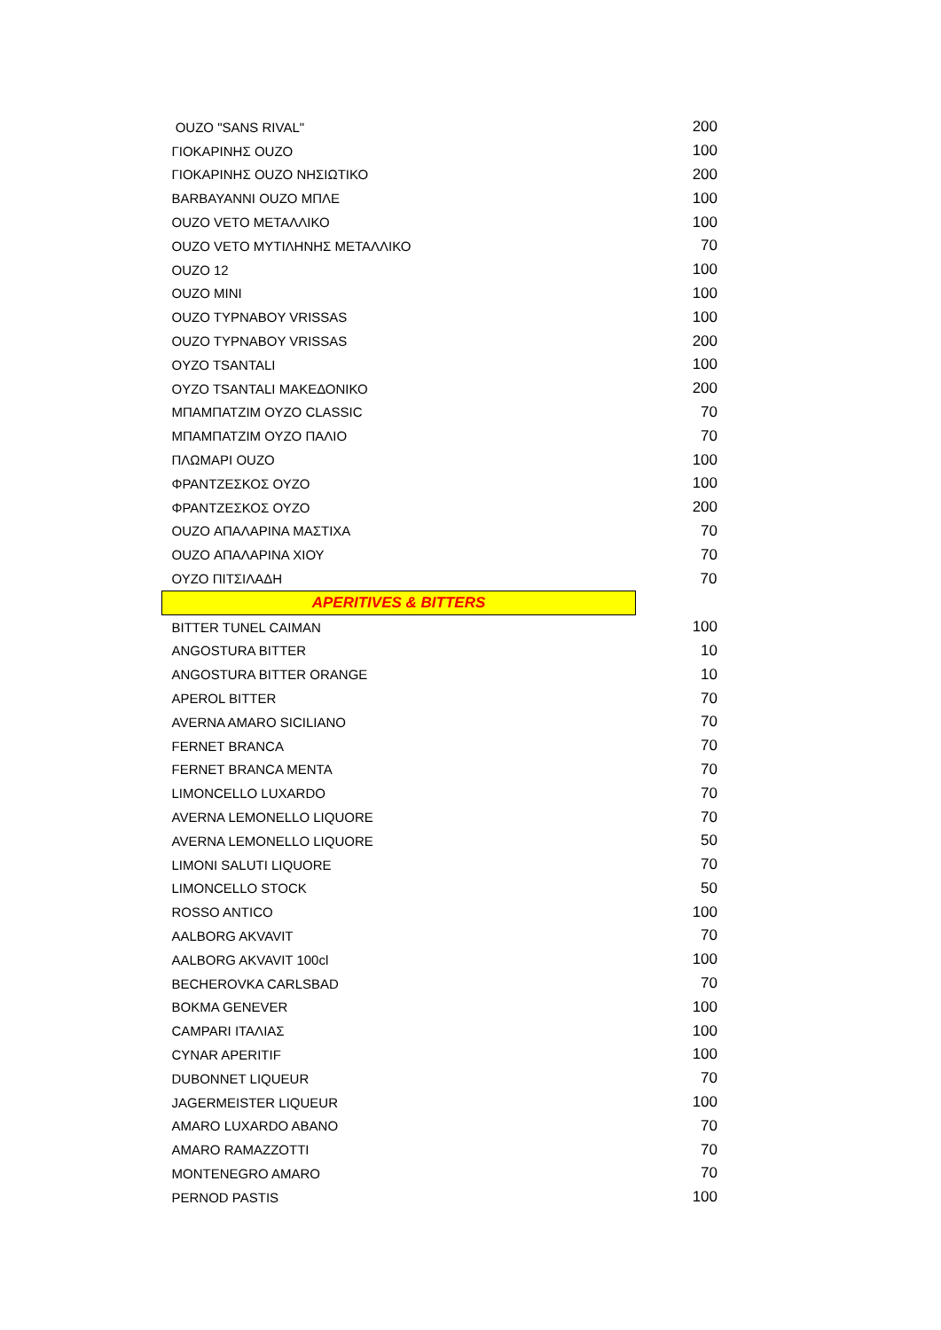| OUZO "SANS RIVAL" | 200 |
| ΓΙΟΚΑΡΙΝΗΣ OUZO | 100 |
| ΓΙΟΚΑΡΙΝΗΣ OUZO ΝΗΣΙΩΤΙΚΟ | 200 |
| BARBAYANNI OUZO ΜΠΛΕ | 100 |
| OUZO VETO ΜΕΤΑΛΛΙΚΟ | 100 |
| OUZO VETO ΜΥΤΙΛΗΝΗΣ ΜΕΤΑΛΛΙΚΟ | 70 |
| OUZO 12 | 100 |
| OUZO MINI | 100 |
| OUZO TYPNABOY VRISSAS | 100 |
| OUZO TYPNABOY VRISSAS | 200 |
| OYZO TSANTALI | 100 |
| OYZO TSANTALI ΜΑΚΕΔΟΝΙΚΟ | 200 |
| ΜΠΑΜΠΑΤΖΙΜ ΟΥΖΟ CLASSIC | 70 |
| ΜΠΑΜΠΑΤΖΙΜ ΟΥΖΟ ΠΑΛΙΟ | 70 |
| ΠΛΩΜΑΡΙ OUZO | 100 |
| ΦΡΑΝΤΖΕΣΚΟΣ ΟΥΖΟ | 100 |
| ΦΡΑΝΤΖΕΣΚΟΣ ΟΥΖΟ | 200 |
| OUZO ΑΠΑΛΑΡΙΝΑ ΜΑΣΤΙΧΑ | 70 |
| OUZO ΑΠΑΛΑΡΙΝΑ ΧΙΟΥ | 70 |
| ΟΥΖΟ ΠΙΤΣΙΛΑΔΗ | 70 |
| APERITIVES & BITTERS | |
| BITTER TUNEL CAIMAN | 100 |
| ANGOSTURA BITTER | 10 |
| ANGOSTURA BITTER ORANGE | 10 |
| APEROL BITTER | 70 |
| AVERNA AMARO SICILIANO | 70 |
| FERNET BRANCA | 70 |
| FERNET BRANCA MENTA | 70 |
| LIMONCELLO LUXARDO | 70 |
| AVERNA LEMONELLO LIQUORE | 70 |
| AVERNA LEMONELLO LIQUORE | 50 |
| LIMONI SALUTI LIQUORE | 70 |
| LIMONCELLO STOCK | 50 |
| ROSSO ANTICO | 100 |
| AALBORG AKVAVIT | 70 |
| AALBORG AKVAVIT 100cl | 100 |
| BECHEROVKA CARLSBAD | 70 |
| BOKMA GENEVER | 100 |
| CAMPARI ΙΤΑΛΙΑΣ | 100 |
| CYNAR APERITIF | 100 |
| DUBONNET LIQUEUR | 70 |
| JAGERMEISTER LIQUEUR | 100 |
| AMARO LUXARDO ABANO | 70 |
| AMARO RAMAZZOTTI | 70 |
| MONTENEGRO AMARO | 70 |
| PERNOD PASTIS | 100 |